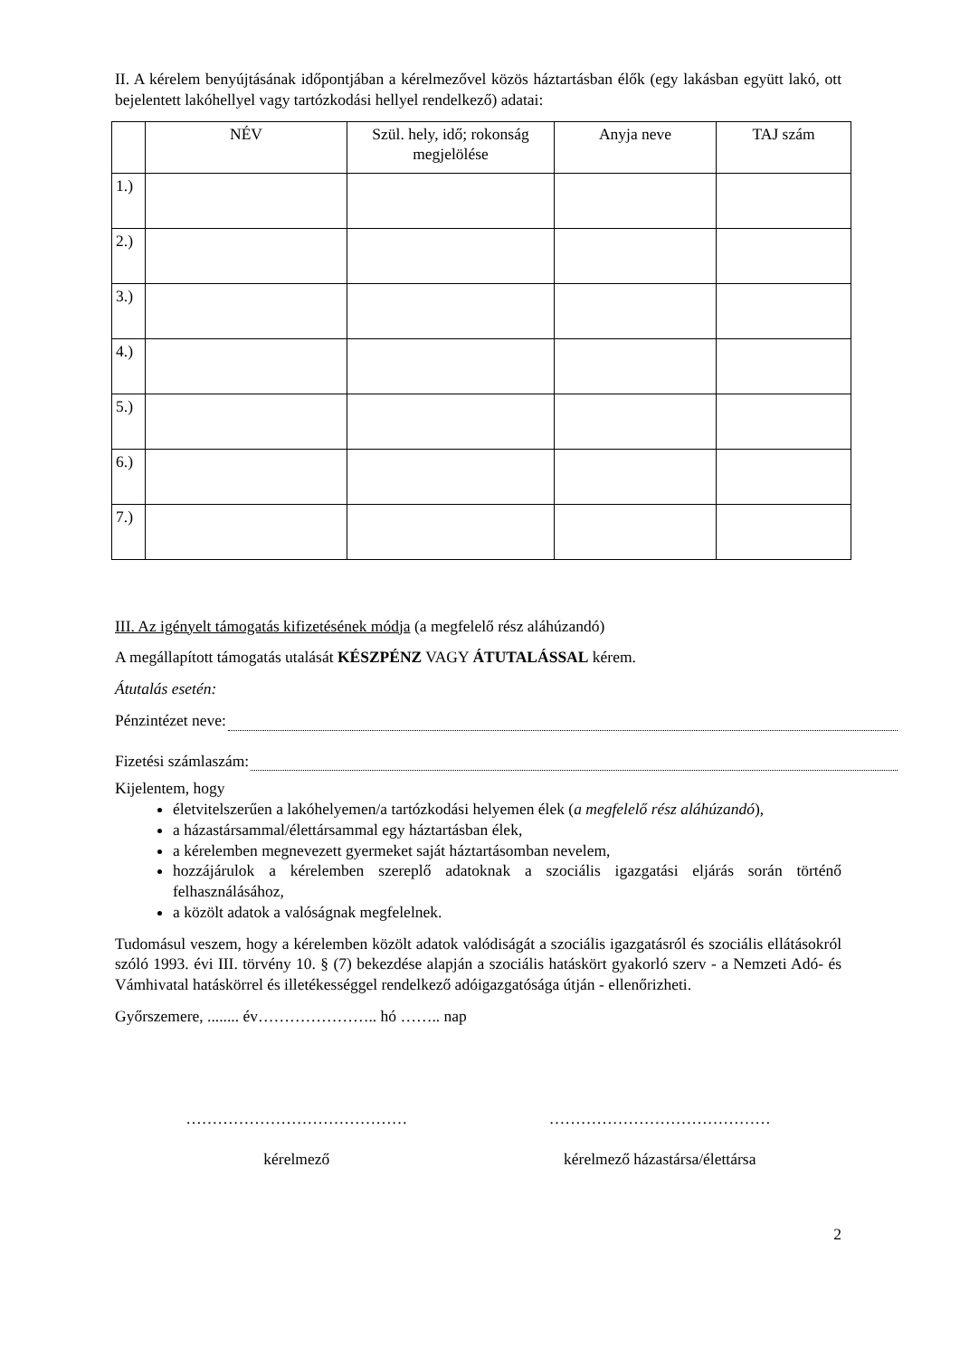II. A kérelem benyújtásának időpontjában a kérelmezővel közös háztartásban élők (egy lakásban együtt lakó, ott bejelentett lakóhellyel vagy tartózkodási hellyel rendelkező) adatai:
| | NÉV | Szül. hely, idő; rokonság megjelölése | Anyja neve | TAJ szám |
| --- | --- | --- | --- | --- |
| 1.) | | | | |
| 2.) | | | | |
| 3.) | | | | |
| 4.) | | | | |
| 5.) | | | | |
| 6.) | | | | |
| 7.) | | | | |
III. Az igényelt támogatás kifizetésének módja (a megfelelő rész aláhúzandó)
A megállapított támogatás utalását KÉSZPÉNZ VAGY ÁTUTALÁSSAL kérem.
Átutalás esetén:
Pénzintézet neve:
Fizetési számlaszám:
Kijelentem, hogy
életvitelszerűen a lakóhelyemen/a tartózkodási helyemen élek (a megfelelő rész aláhúzandó),
a házastársammal/élettársammal egy háztartásban élek,
a kérelemben megnevezett gyermeket saját háztartásomban nevelem,
hozzájárulok a kérelemben szereplő adatoknak a szociális igazgatási eljárás során történő felhasználásához,
a közölt adatok a valóságnak megfelelnek.
Tudomásul veszem, hogy a kérelemben közölt adatok valódiságát a szociális igazgatásról és szociális ellátásokról szóló 1993. évi III. törvény 10. § (7) bekezdése alapján a szociális hatáskört gyakorló szerv - a Nemzeti Adó- és Vámhivatal hatáskörrel és illetékességgel rendelkező adóigazgatósága útján - ellenőrizheti.
Győrszemere, ........ év………………….. hó …….. nap
……………………………………
kérelmező
……………………………………
kérelmező házastársa/élettársa
2